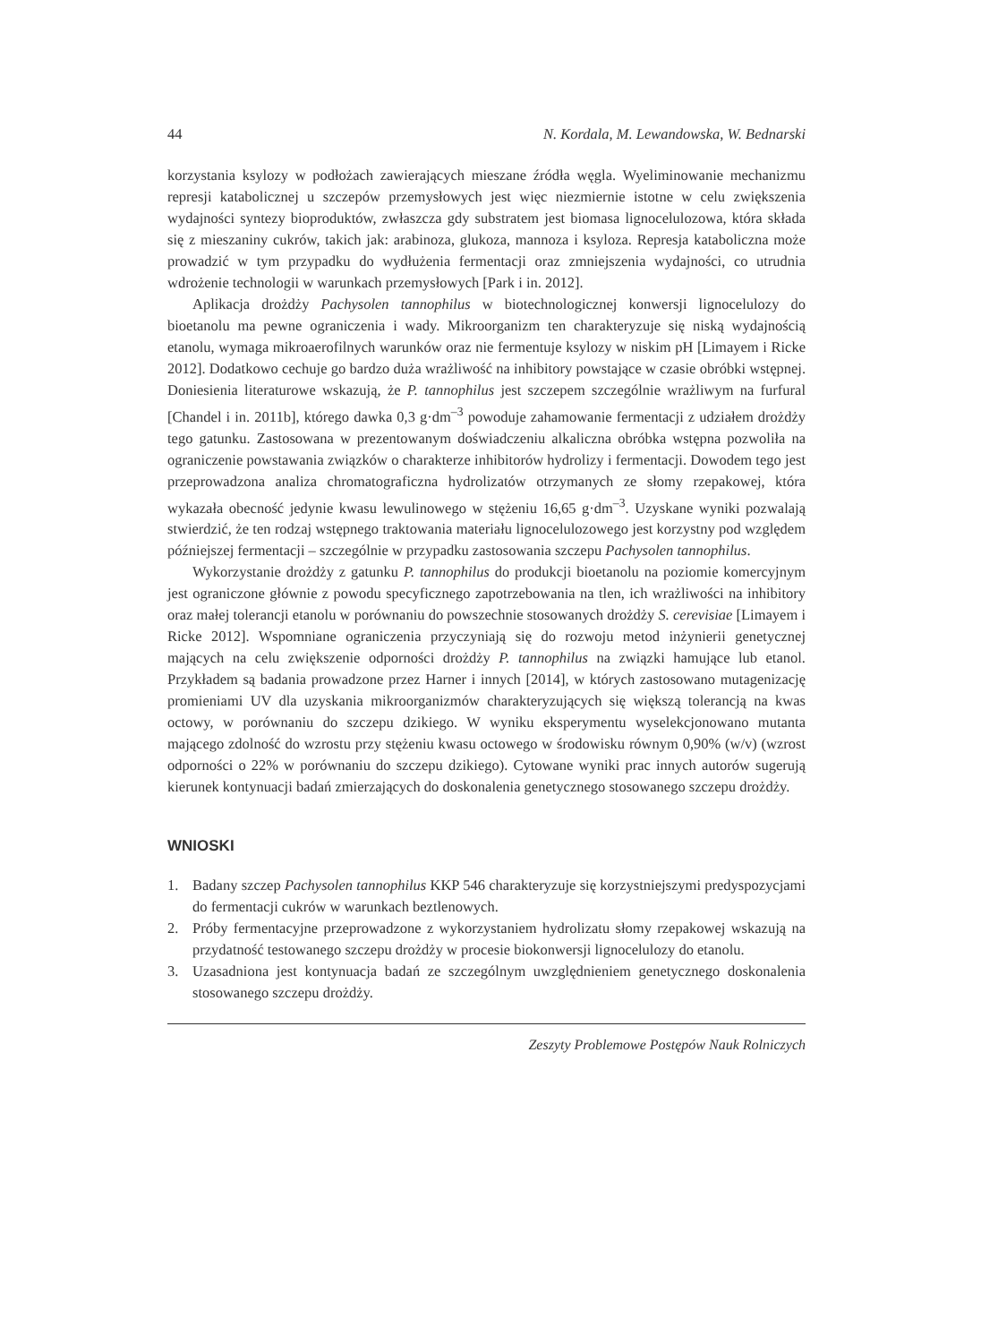44 N. Kordala, M. Lewandowska, W. Bednarski
korzystania ksylozy w podłożach zawierających mieszane źródła węgla. Wyeliminowanie mechanizmu represji katabolicznej u szczepów przemysłowych jest więc niezmiernie istotne w celu zwiększenia wydajności syntezy bioproduktów, zwłaszcza gdy substratem jest biomasa lignocelulozowa, która składa się z mieszaniny cukrów, takich jak: arabinoza, glukoza, mannoza i ksyloza. Represja kataboliczna może prowadzić w tym przypadku do wydłużenia fermentacji oraz zmniejszenia wydajności, co utrudnia wdrożenie technologii w warunkach przemysłowych [Park i in. 2012].
Aplikacja drożdży Pachysolen tannophilus w biotechnologicznej konwersji lignocelulozy do bioetanolu ma pewne ograniczenia i wady. Mikroorganizm ten charakteryzuje się niską wydajnością etanolu, wymaga mikroaerofilnych warunków oraz nie fermentuje ksylozy w niskim pH [Limayem i Ricke 2012]. Dodatkowo cechuje go bardzo duża wrażliwość na inhibitory powstające w czasie obróbki wstępnej. Doniesienia literaturowe wskazują, że P. tannophilus jest szczepem szczególnie wrażliwym na furfural [Chandel i in. 2011b], którego dawka 0,3 g·dm<sup>–3</sup> powoduje zahamowanie fermentacji z udziałem drożdży tego gatunku. Zastosowana w prezentowanym doświadczeniu alkaliczna obróbka wstępna pozwoliła na ograniczenie powstawania związków o charakterze inhibitorów hydrolizy i fermentacji. Dowodem tego jest przeprowadzona analiza chromatograficzna hydrolizatów otrzymanych ze słomy rzepakowej, która wykazała obecność jedynie kwasu lewulinowego w stężeniu 16,65 g·dm<sup>–3</sup>. Uzyskane wyniki pozwalają stwierdzić, że ten rodzaj wstępnego traktowania materiału lignocelulozowego jest korzystny pod względem późniejszej fermentacji – szczególnie w przypadku zastosowania szczepu Pachysolen tannophilus.
Wykorzystanie drożdży z gatunku P. tannophilus do produkcji bioetanolu na poziomie komercyjnym jest ograniczone głównie z powodu specyficznego zapotrzebowania na tlen, ich wrażliwości na inhibitory oraz małej tolerancji etanolu w porównaniu do powszechnie stosowanych drożdży S. cerevisiae [Limayem i Ricke 2012]. Wspomniane ograniczenia przyczyniają się do rozwoju metod inżynierii genetycznej mających na celu zwiększenie odporności drożdży P. tannophilus na związki hamujące lub etanol. Przykładem są badania prowadzone przez Harner i innych [2014], w których zastosowano mutagenizację promieniami UV dla uzyskania mikroorganizmów charakteryzujących się większą tolerancją na kwas octowy, w porównaniu do szczepu dzikiego. W wyniku eksperymentu wyselekcjonowano mutanta mającego zdolność do wzrostu przy stężeniu kwasu octowego w środowisku równym 0,90% (w/v) (wzrost odporności o 22% w porównaniu do szczepu dzikiego). Cytowane wyniki prac innych autorów sugerują kierunek kontynuacji badań zmierzających do doskonalenia genetycznego stosowanego szczepu drożdży.
WNIOSKI
1. Badany szczep Pachysolen tannophilus KKP 546 charakteryzuje się korzystniejszymi predyspozycjami do fermentacji cukrów w warunkach beztlenowych.
2. Próby fermentacyjne przeprowadzone z wykorzystaniem hydrolizatu słomy rzepakowej wskazują na przydatność testowanego szczepu drożdży w procesie biokonwersji lignocelulozy do etanolu.
3. Uzasadniona jest kontynuacja badań ze szczególnym uwzględnieniem genetycznego doskonalenia stosowanego szczepu drożdży.
Zeszyty Problemowe Postępów Nauk Rolniczych